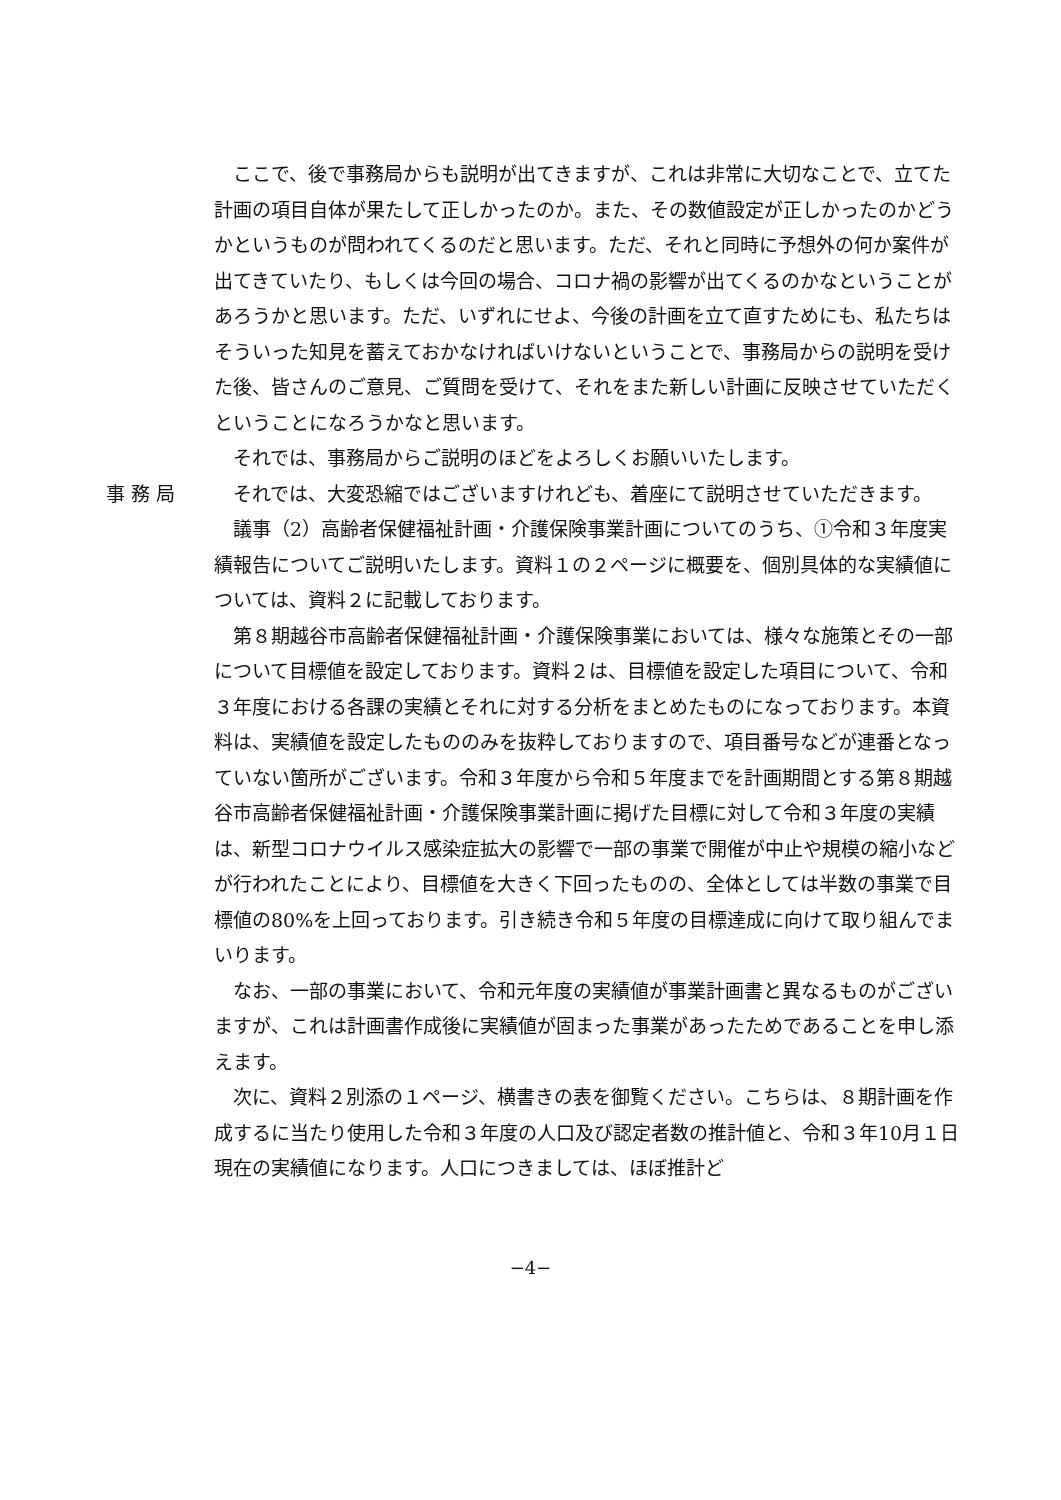ここで、後で事務局からも説明が出てきますが、これは非常に大切なことで、立てた計画の項目自体が果たして正しかったのか。また、その数値設定が正しかったのかどうかというものが問われてくるのだと思います。ただ、それと同時に予想外の何か案件が出てきていたり、もしくは今回の場合、コロナ禍の影響が出てくるのかなということがあろうかと思います。ただ、いずれにせよ、今後の計画を立て直すためにも、私たちはそういった知見を蓄えておかなければいけないということで、事務局からの説明を受けた後、皆さんのご意見、ご質問を受けて、それをまた新しい計画に反映させていただくということになろうかなと思います。
それでは、事務局からご説明のほどをよろしくお願いいたします。
事務局 それでは、大変恐縮ではございますけれども、着座にて説明させていただきます。
議事（2）高齢者保健福祉計画・介護保険事業計画についてのうち、①令和３年度実績報告についてご説明いたします。資料１の２ページに概要を、個別具体的な実績値については、資料２に記載しております。
第８期越谷市高齢者保健福祉計画・介護保険事業においては、様々な施策とその一部について目標値を設定しております。資料２は、目標値を設定した項目について、令和３年度における各課の実績とそれに対する分析をまとめたものになっております。本資料は、実績値を設定したもののみを抜粋しておりますので、項目番号などが連番となっていない箇所がございます。令和３年度から令和５年度までを計画期間とする第８期越谷市高齢者保健福祉計画・介護保険事業計画に掲げた目標に対して令和３年度の実績は、新型コロナウイルス感染症拡大の影響で一部の事業で開催が中止や規模の縮小などが行われたことにより、目標値を大きく下回ったものの、全体としては半数の事業で目標値の80%を上回っております。引き続き令和５年度の目標達成に向けて取り組んでまいります。
なお、一部の事業において、令和元年度の実績値が事業計画書と異なるものがございますが、これは計画書作成後に実績値が固まった事業があったためであることを申し添えます。
次に、資料２別添の１ページ、横書きの表を御覧ください。こちらは、８期計画を作成するに当たり使用した令和３年度の人口及び認定者数の推計値と、令和３年10月１日現在の実績値になります。人口につきましては、ほぼ推計ど
−4−